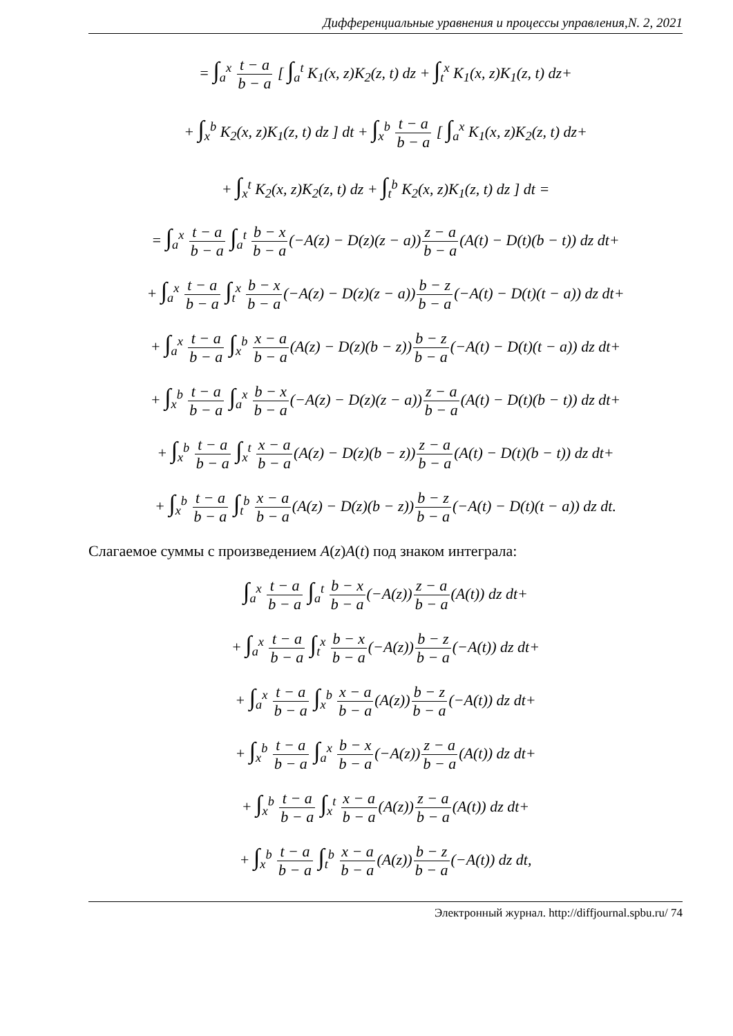Дифференциальные уравнения и процессы управления,N. 2, 2021
= ∫<sub>a</sub><sup>x</sup> t − a b − a [ ∫<sub>a</sub><sup>t</sup> K<sub>1</sub>(x, z)K<sub>2</sub>(z, t) dz + ∫<sub>t</sub><sup>x</sup> K<sub>1</sub>(x, z)K<sub>1</sub>(z, t) dz+
+ ∫<sub>x</sub><sup>b</sup> K<sub>2</sub>(x, z)K<sub>1</sub>(z, t) dz ] dt + ∫<sub>x</sub><sup>b</sup> t − a b − a [ ∫<sub>a</sub><sup>x</sup> K<sub>1</sub>(x, z)K<sub>2</sub>(z, t) dz+
+ ∫<sub>x</sub><sup>t</sup> K<sub>2</sub>(x, z)K<sub>2</sub>(z, t) dz + ∫<sub>t</sub><sup>b</sup> K<sub>2</sub>(x, z)K<sub>1</sub>(z, t) dz ] dt =
= ∫<sub>a</sub><sup>x</sup> t − a b − a ∫<sub>a</sub><sup>t</sup> b − x b − a(−A(z) − D(z)(z − a))z − a b − a(A(t) − D(t)(b − t)) dz dt+
+ ∫<sub>a</sub><sup>x</sup> t − a b − a ∫<sub>t</sub><sup>x</sup> b − x b − a(−A(z) − D(z)(z − a))b − z b − a(−A(t) − D(t)(t − a)) dz dt+
+ ∫<sub>a</sub><sup>x</sup> t − a b − a ∫<sub>x</sub><sup>b</sup> x − a b − a(A(z) − D(z)(b − z))b − z b − a(−A(t) − D(t)(t − a)) dz dt+
+ ∫<sub>x</sub><sup>b</sup> t − a b − a ∫<sub>a</sub><sup>x</sup> b − x b − a(−A(z) − D(z)(z − a))z − a b − a(A(t) − D(t)(b − t)) dz dt+
+ ∫<sub>x</sub><sup>b</sup> t − a b − a ∫<sub>x</sub><sup>t</sup> x − a b − a(A(z) − D(z)(b − z))z − a b − a(A(t) − D(t)(b − t)) dz dt+
+ ∫<sub>x</sub><sup>b</sup> t − a b − a ∫<sub>t</sub><sup>b</sup> x − a b − a(A(z) − D(z)(b − z))b − z b − a(−A(t) − D(t)(t − a)) dz dt.
Слагаемое суммы с произведением A(z)A(t) под знаком интеграла:
∫<sub>a</sub><sup>x</sup> t − a b − a ∫<sub>a</sub><sup>t</sup> b − x b − a(−A(z))z − a b − a(A(t)) dz dt+
+ ∫<sub>a</sub><sup>x</sup> t − a b − a ∫<sub>t</sub><sup>x</sup> b − x b − a(−A(z))b − z b − a(−A(t)) dz dt+
+ ∫<sub>a</sub><sup>x</sup> t − a b − a ∫<sub>x</sub><sup>b</sup> x − a b − a(A(z))b − z b − a(−A(t)) dz dt+
+ ∫<sub>x</sub><sup>b</sup> t − a b − a ∫<sub>a</sub><sup>x</sup> b − x b − a(−A(z))z − a b − a(A(t)) dz dt+
+ ∫<sub>x</sub><sup>b</sup> t − a b − a ∫<sub>x</sub><sup>t</sup> x − a b − a(A(z))z − a b − a(A(t)) dz dt+
+ ∫<sub>x</sub><sup>b</sup> t − a b − a ∫<sub>t</sub><sup>b</sup> x − a b − a(A(z))b − z b − a(−A(t)) dz dt,
Электронный журнал. http://diffjournal.spbu.ru/ 74